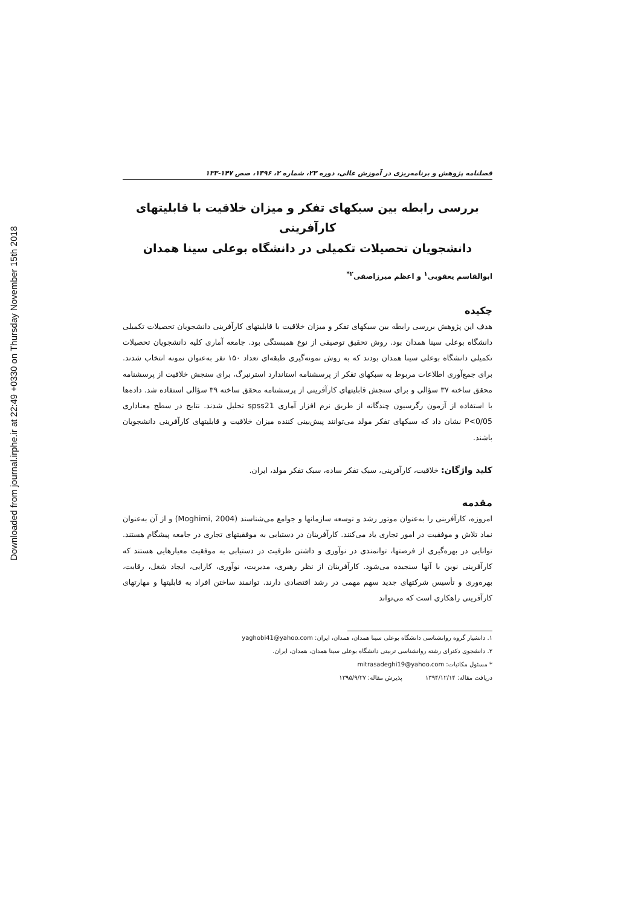Downloaded from journal.irphe.ir at 22:49 +0330 on Thursday November 15th 2018
فصلنامه پژوهش و برنامه‌ریزی در آموزش عالی، دوره ۲۳، شماره ۲، ۱۳۹۶، صص ۱۴۷-۱۳۳
بررسی رابطه بین سبکهای تفکر و میزان خلاقیت با قابلیتهای کارآفرینی
دانشجویان تحصیلات تکمیلی در دانشگاه بوعلی سینا همدان
ابوالقاسم یعقوبی<sup>۱</sup> و اعظم میرزاصفی<sup>۲*</sup>
چکیده
هدف این پژوهش بررسی رابطه بین سبکهای تفکر و میزان خلاقیت با قابلیتهای کارآفرینی دانشجویان تحصیلات تکمیلی دانشگاه بوعلی سینا همدان بود. روش تحقیق توصیفی از نوع همبستگی بود. جامعه آماری کلیه دانشجویان تحصیلات تکمیلی دانشگاه بوعلی سینا همدان بودند که به روش نمونه‌گیری طبقه‌ای تعداد ۱۵۰ نفر به‌عنوان نمونه انتخاب شدند. برای جمع‌آوری اطلاعات مربوط به سبکهای تفکر از پرسشنامه استاندارد استرنبرگ، برای سنجش خلاقیت از پرسشنامه محقق ساخته ۳۷ سؤالی و برای سنجش قابلیتهای کارآفرینی از پرسشنامه محقق ساخته ۳۹ سؤالی استفاده شد. داده‌ها با استفاده از آزمون رگرسیون چندگانه از طریق نرم افزار آماری spss21 تحلیل شدند. نتایج در سطح معناداری P<0/05 نشان داد که سبکهای تفکر مولد می‌توانند پیش‌بینی کننده میزان خلاقیت و قابلیتهای کارآفرینی دانشجویان باشند.
کلید واژگان: خلاقیت، کارآفرینی، سبک تفکر ساده، سبک تفکر مولد، ایران.
مقدمه
امروزه، کارآفرینی را به‌عنوان موتور رشد و توسعه سازمانها و جوامع می‌شناسند (Moghimi, 2004) و از آن به‌عنوان نماد تلاش و موفقیت در امور تجاری یاد می‌کنند. کارآفرینان در دستیابی به موفقیتهای تجاری در جامعه پیشگام هستند. توانایی در بهره‌گیری از فرصتها، توانمندی در نوآوری و داشتن ظرفیت در دستیابی به موفقیت معیارهایی هستند که کارآفرینی نوین با آنها سنجیده می‌شود. کارآفرینان از نظر رهبری، مدیریت، نوآوری، کارایی، ایجاد شغل، رقابت، بهره‌وری و تأسیس شرکتهای جدید سهم مهمی در رشد اقتصادی دارند. توانمند ساختن افراد به قابلیتها و مهارتهای کارآفرینی راهکاری است که می‌تواند
۱. دانشیار گروه روانشناسی دانشگاه بوعلی سینا همدان، همدان، ایران: yaghobi41@yahoo.com
۲. دانشجوی دکترای رشته روانشناسی تربیتی دانشگاه بوعلی سینا همدان، همدان، ایران.
* مسئول مکاتبات: mitrasadeghi19@yahoo.com
دریافت مقاله: ۱۳۹۴/۱۲/۱۴ پذیرش مقاله: ۱۳۹۵/۹/۲۷